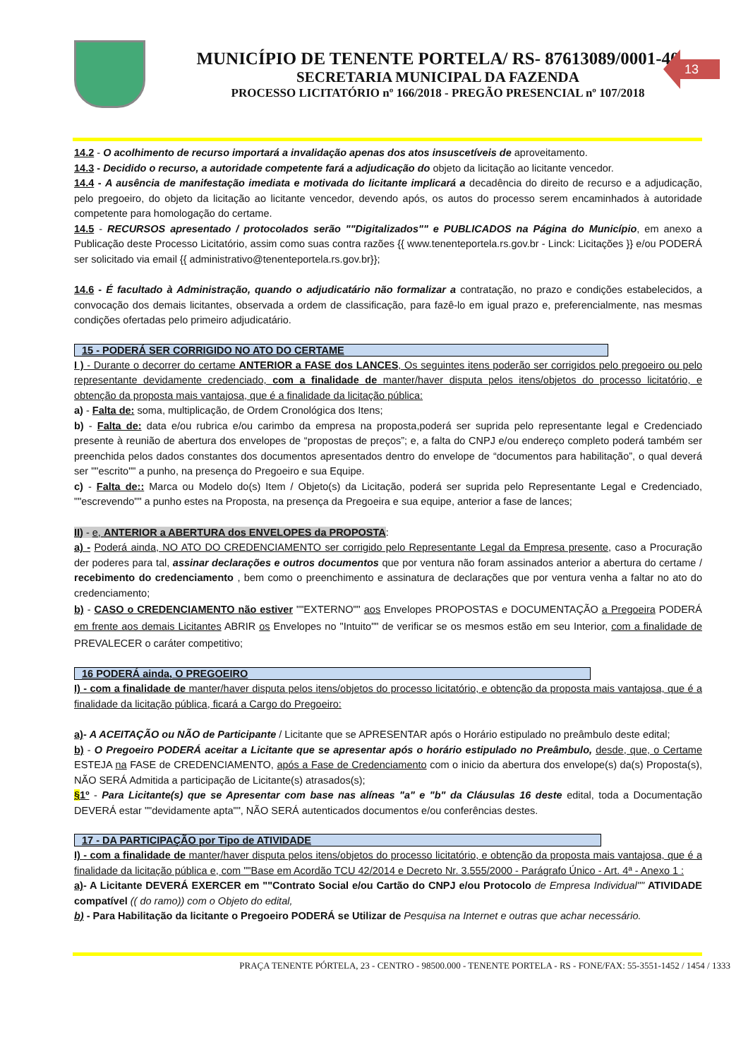MUNICÍPIO DE TENENTE PORTELA/ RS- 87613089/0001-40
SECRETARIA MUNICIPAL DA FAZENDA
PROCESSO LICITATÓRIO nº 166/2018 - PREGÃO PRESENCIAL nº 107/2018
13
14.2 - O acolhimento de recurso importará a invalidação apenas dos atos insuscetíveis de aproveitamento.
14.3 - Decidido o recurso, a autoridade competente fará a adjudicação do objeto da licitação ao licitante vencedor.
14.4 - A ausência de manifestação imediata e motivada do licitante implicará a decadência do direito de recurso e a adjudicação, pelo pregoeiro, do objeto da licitação ao licitante vencedor, devendo após, os autos do processo serem encaminhados à autoridade competente para homologação do certame.
14.5 - RECURSOS apresentado / protocolados serão ""Digitalizados"" e PUBLICADOS na Página do Município, em anexo a Publicação deste Processo Licitatório, assim como suas contra razões {{ www.tenenteportela.rs.gov.br - Linck: Licitações }} e/ou PODERÁ ser solicitado via email {{ administrativo@tenenteportela.rs.gov.br}};
14.6 - É facultado à Administração, quando o adjudicatário não formalizar a contratação, no prazo e condições estabelecidos, a convocação dos demais licitantes, observada a ordem de classificação, para fazê-lo em igual prazo e, preferencialmente, nas mesmas condições ofertadas pelo primeiro adjudicatário.
15 - PODERÁ SER CORRIGIDO NO ATO DO CERTAME
I ) - Durante o decorrer do certame ANTERIOR a FASE dos LANCES, Os seguintes itens poderão ser corrigidos pelo pregoeiro ou pelo representante devidamente credenciado, com a finalidade de manter/haver disputa pelos itens/objetos do processo licitatório, e obtenção da proposta mais vantajosa, que é a finalidade da licitação pública:
a) - Falta de: soma, multiplicação, de Ordem Cronológica dos Itens;
b) - Falta de: data e/ou rubrica e/ou carimbo da empresa na proposta,poderá ser suprida pelo representante legal e Credenciado presente à reunião de abertura dos envelopes de “propostas de preços”; e, a falta do CNPJ e/ou endereço completo poderá também ser preenchida pelos dados constantes dos documentos apresentados dentro do envelope de “documentos para habilitação”, o qual deverá ser ""escrito"" a punho, na presença do Pregoeiro e sua Equipe.
c) - Falta de:: Marca ou Modelo do(s) Item / Objeto(s) da Licitação, poderá ser suprida pelo Representante Legal e Credenciado, ""escrevendo"" a punho estes na Proposta, na presença da Pregoeira e sua equipe, anterior a fase de lances;
II) - e, ANTERIOR a ABERTURA dos ENVELOPES da PROPOSTA:
a) - Poderá ainda, NO ATO DO CREDENCIAMENTO ser corrigido pelo Representante Legal da Empresa presente, caso a Procuração der poderes para tal, assinar declarações e outros documentos que por ventura não foram assinados anterior a abertura do certame / recebimento do credenciamento , bem como o preenchimento e assinatura de declarações que por ventura venha a faltar no ato do credenciamento;
b) - CASO o CREDENCIAMENTO não estiver ""EXTERNO"" aos Envelopes PROPOSTAS e DOCUMENTAÇÃO a Pregoeira PODERÁ em frente aos demais Licitantes ABRIR os Envelopes no "Intuito"" de verificar se os mesmos estão em seu Interior, com a finalidade de PREVALECER o caráter competitivo;
16 PODERÁ ainda, O PREGOEIRO
I) - com a finalidade de manter/haver disputa pelos itens/objetos do processo licitatório, e obtenção da proposta mais vantajosa, que é a finalidade da licitação pública, ficará a Cargo do Pregoeiro:
a)- A ACEITAÇÃO ou NÃO de Participante / Licitante que se APRESENTAR após o Horário estipulado no preâmbulo deste edital;
b) - O Pregoeiro PODERÁ aceitar a Licitante que se apresentar após o horário estipulado no Preâmbulo, desde, que, o Certame ESTEJA na FASE de CREDENCIAMENTO, após a Fase de Credenciamento com o inicio da abertura dos envelope(s) da(s) Proposta(s), NÃO SERÁ Admitida a participação de Licitante(s) atrasados(s);
§1º - Para Licitante(s) que se Apresentar com base nas alíneas "a" e "b" da Cláusulas 16 deste edital, toda a Documentação DEVERÁ estar ""devidamente apta"", NÃO SERÁ autenticados documentos e/ou conferências destes.
17 - DA PARTICIPAÇÃO por Tipo de ATIVIDADE
I) - com a finalidade de manter/haver disputa pelos itens/objetos do processo licitatório, e obtenção da proposta mais vantajosa, que é a finalidade da licitação pública e, com ""Base em Acordão TCU 42/2014 e Decreto Nr. 3.555/2000 - Parágrafo Único - Art. 4ª - Anexo 1 :
a)- A Licitante DEVERÁ EXERCER em ""Contrato Social e/ou Cartão do CNPJ e/ou Protocolo de Empresa Individual"" ATIVIDADE compatível (( do ramo)) com o Objeto do edital,
b) - Para Habilitação da licitante o Pregoeiro PODERÁ se Utilizar de Pesquisa na Internet e outras que achar necessário.
PRAÇA TENENTE PÓRTELA, 23 - CENTRO - 98500.000 - TENENTE PORTELA - RS - FONE/FAX: 55-3551-1452 / 1454 / 1333